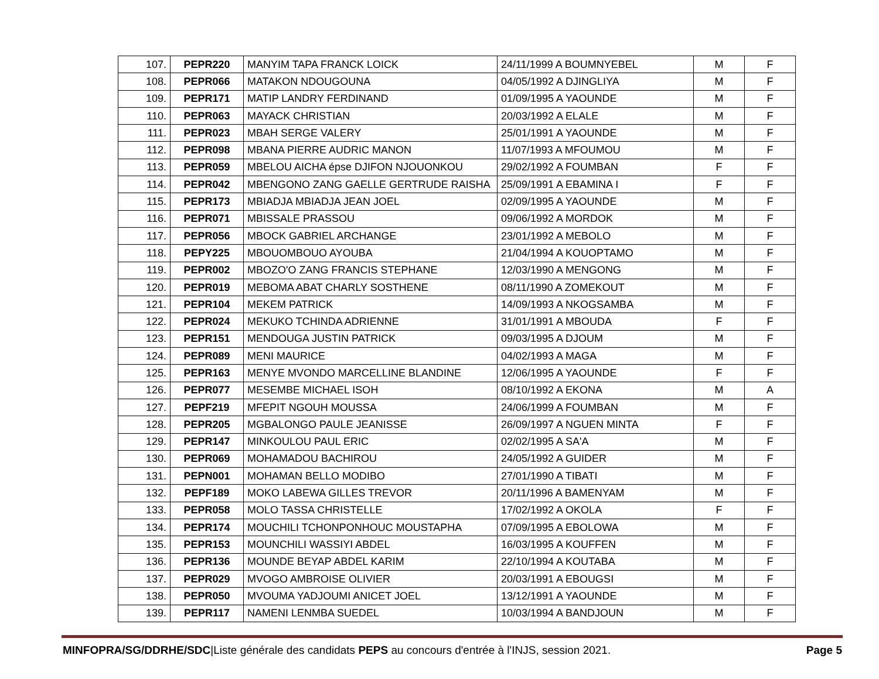| 107. | PEPR220 | MANYIM TAPA FRANCK LOICK | 24/11/1999 A BOUMNYEBEL | M | F |
| 108. | PEPR066 | MATAKON NDOUGOUNA | 04/05/1992 A DJINGLIYA | M | F |
| 109. | PEPR171 | MATIP LANDRY FERDINAND | 01/09/1995 A YAOUNDE | M | F |
| 110. | PEPR063 | MAYACK CHRISTIAN | 20/03/1992 A ELALE | M | F |
| 111. | PEPR023 | MBAH SERGE VALERY | 25/01/1991 A YAOUNDE | M | F |
| 112. | PEPR098 | MBANA PIERRE AUDRIC MANON | 11/07/1993 A MFOUMOU | M | F |
| 113. | PEPR059 | MBELOU AICHA épse DJIFON NJOUONKOU | 29/02/1992 A FOUMBAN | F | F |
| 114. | PEPR042 | MBENGONO ZANG GAELLE GERTRUDE RAISHA | 25/09/1991 A EBAMINA I | F | F |
| 115. | PEPR173 | MBIADJA MBIADJA JEAN JOEL | 02/09/1995 A YAOUNDE | M | F |
| 116. | PEPR071 | MBISSALE PRASSOU | 09/06/1992 A MORDOK | M | F |
| 117. | PEPR056 | MBOCK GABRIEL ARCHANGE | 23/01/1992 A MEBOLO | M | F |
| 118. | PEPY225 | MBOUOMBOUO AYOUBA | 21/04/1994 A KOUOPTAMO | M | F |
| 119. | PEPR002 | MBOZO'O ZANG FRANCIS STEPHANE | 12/03/1990 A MENGONG | M | F |
| 120. | PEPR019 | MEBOMA ABAT CHARLY SOSTHENE | 08/11/1990 A ZOMEKOUT | M | F |
| 121. | PEPR104 | MEKEM PATRICK | 14/09/1993 A NKOGSAMBA | M | F |
| 122. | PEPR024 | MEKUKO TCHINDA ADRIENNE | 31/01/1991 A MBOUDA | F | F |
| 123. | PEPR151 | MENDOUGA JUSTIN PATRICK | 09/03/1995 A DJOUM | M | F |
| 124. | PEPR089 | MENI MAURICE | 04/02/1993 A MAGA | M | F |
| 125. | PEPR163 | MENYE MVONDO MARCELLINE BLANDINE | 12/06/1995 A YAOUNDE | F | F |
| 126. | PEPR077 | MESEMBE MICHAEL ISOH | 08/10/1992 A EKONA | M | A |
| 127. | PEPF219 | MFEPIT NGOUH MOUSSA | 24/06/1999 A FOUMBAN | M | F |
| 128. | PEPR205 | MGBALONGO PAULE JEANISSE | 26/09/1997 A NGUEN MINTA | F | F |
| 129. | PEPR147 | MINKOULOU PAUL ERIC | 02/02/1995 A SA'A | M | F |
| 130. | PEPR069 | MOHAMADOU BACHIROU | 24/05/1992 A GUIDER | M | F |
| 131. | PEPN001 | MOHAMAN BELLO MODIBO | 27/01/1990 A TIBATI | M | F |
| 132. | PEPF189 | MOKO LABEWA GILLES TREVOR | 20/11/1996 A BAMENYAM | M | F |
| 133. | PEPR058 | MOLO TASSA CHRISTELLE | 17/02/1992 A OKOLA | F | F |
| 134. | PEPR174 | MOUCHILI TCHONPONHOUC MOUSTAPHA | 07/09/1995 A EBOLOWA | M | F |
| 135. | PEPR153 | MOUNCHILI WASSIYI ABDEL | 16/03/1995 A KOUFFEN | M | F |
| 136. | PEPR136 | MOUNDE BEYAP ABDEL KARIM | 22/10/1994 A KOUTABA | M | F |
| 137. | PEPR029 | MVOGO AMBROISE OLIVIER | 20/03/1991 A EBOUGSI | M | F |
| 138. | PEPR050 | MVOUMA YADJOUMI ANICET JOEL | 13/12/1991 A YAOUNDE | M | F |
| 139. | PEPR117 | NAMENI LENMBA SUEDEL | 10/03/1994 A BANDJOUN | M | F |
MINFOPRA/SG/DDRHE/SDC|Liste générale des candidats PEPS au concours d'entrée à l'INJS, session 2021. Page 5